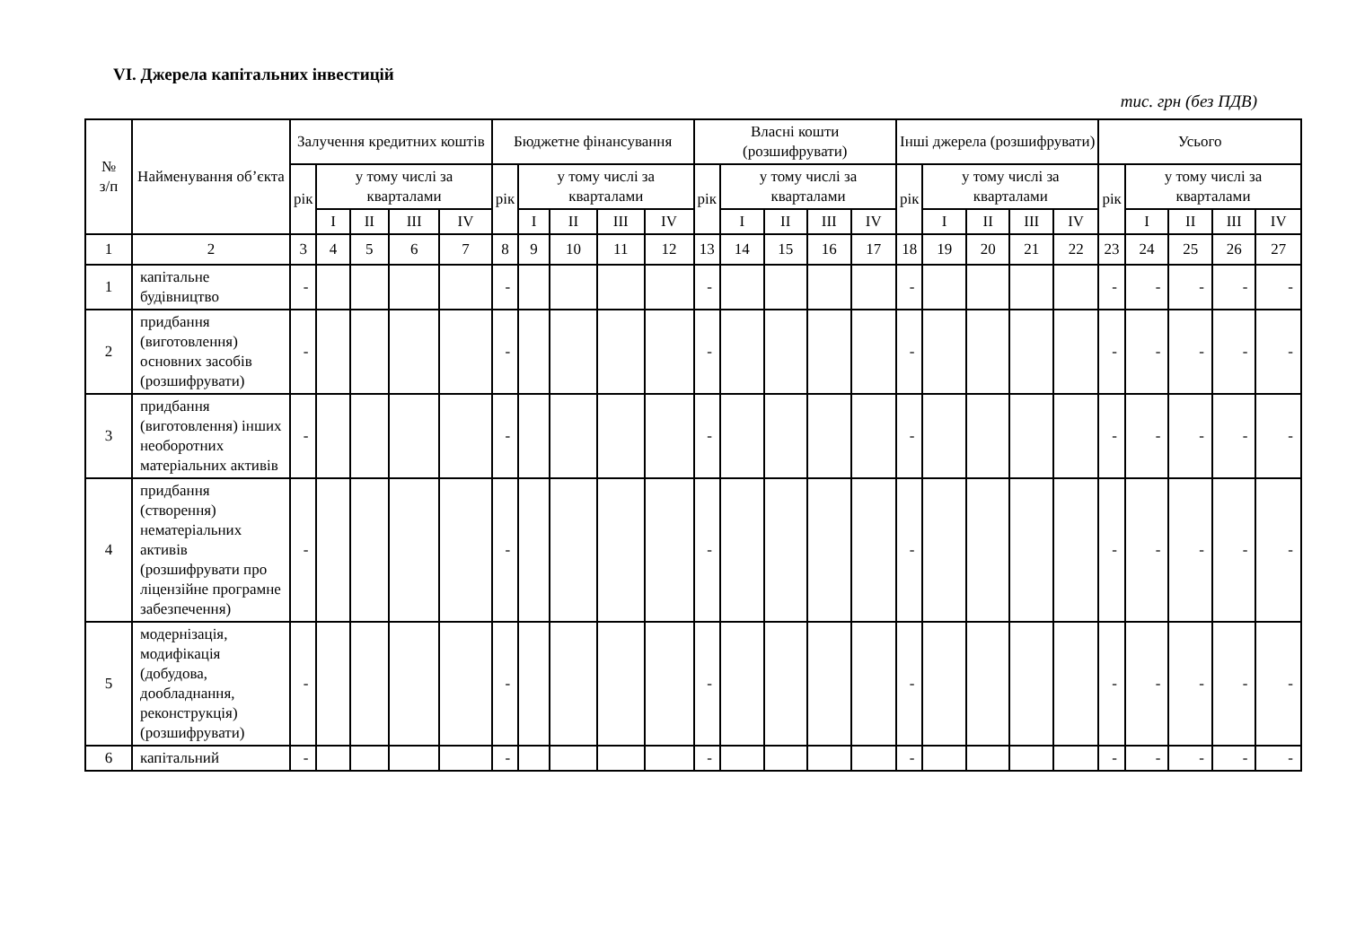VI. Джерела капітальних інвестицій
тис. грн (без ПДВ)
| № з/п | Найменування об’єкта | Залучення кредитних коштів | | | | | Бюджетне фінансування | | | | | Власні кошти (розшифрувати) | | | | | Інші джерела (розшифрувати) | | | | | Усього | | | | |
| --- | --- | --- | --- | --- | --- | --- | --- | --- | --- | --- | --- | --- | --- | --- | --- | --- | --- | --- | --- | --- | --- | --- | --- | --- | --- | --- |
| | | рік | у тому числі за кварталами | | | | рік | у тому числі за кварталами | | | | рік | у тому числі за кварталами | | | | рік | у тому числі за кварталами | | | | рік | у тому числі за кварталами | | | |
| | | | I | II | III | IV | | I | II | III | IV | | I | II | III | IV | | I | II | III | IV | | I | II | III | IV |
| 1 | 2 | 3 | 4 | 5 | 6 | 7 | 8 | 9 | 10 | 11 | 12 | 13 | 14 | 15 | 16 | 17 | 18 | 19 | 20 | 21 | 22 | 23 | 24 | 25 | 26 | 27 |
| 1 | капітальне будівництво | - | | | | | - | | | | | - | | | | | - | | | | | - | - | - | - | - |
| 2 | придбання (виготовлення) основних засобів (розшифрувати) | - | | | | | - | | | | | - | | | | | - | | | | | - | - | - | - | - |
| 3 | придбання (виготовлення) інших необоротних матеріальних активів | - | | | | | - | | | | | - | | | | | - | | | | | - | - | - | - | - |
| 4 | придбання (створення) нематеріальних активів (розшифрувати про ліцензійне програмне забезпечення) | - | | | | | - | | | | | - | | | | | - | | | | | - | - | - | - | - |
| 5 | модернізація, модифікація (добудова, дообладнання, реконструкція) (розшифрувати) | - | | | | | - | | | | | - | | | | | - | | | | | - | - | - | - | - |
| 6 | капітальний | - | | | | | - | | | | | - | | | | | - | | | | | - | - | - | - | - |